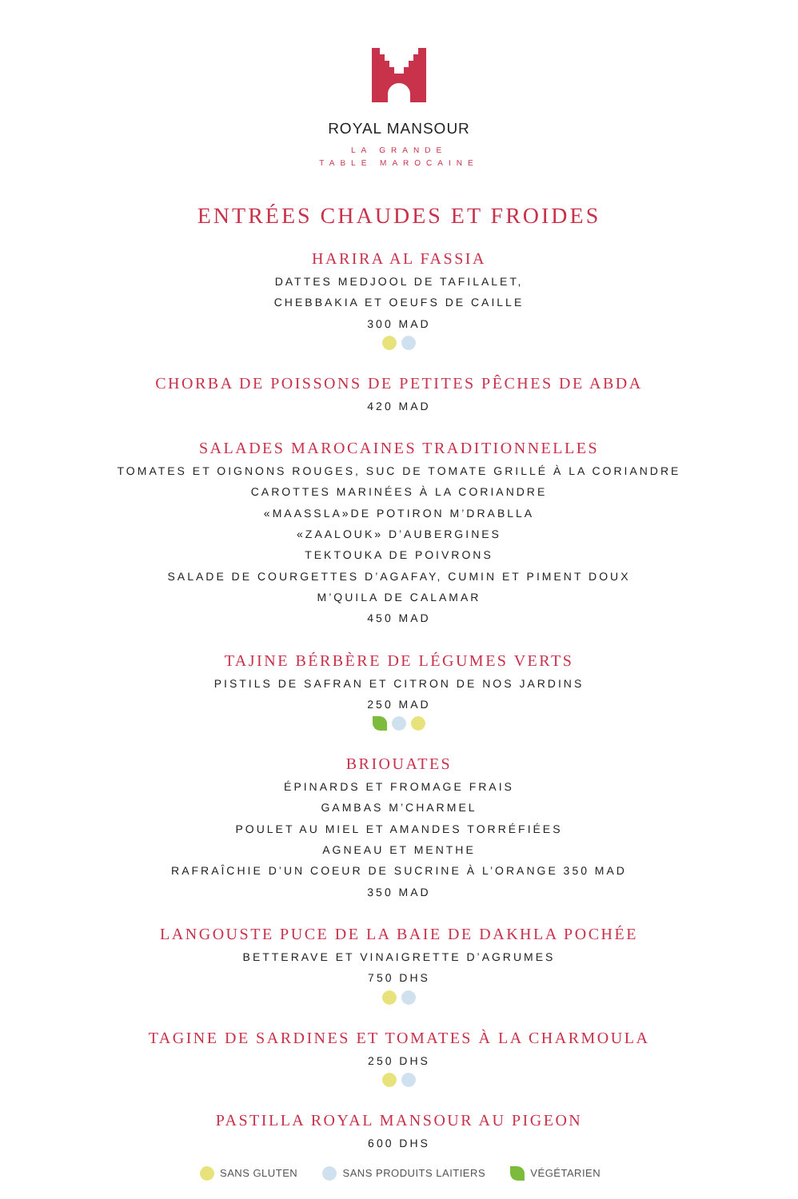ROYAL MANSOUR
LA GRANDE
TABLE MAROCAINE
ENTRÉES CHAUDES ET FROIDES
HARIRA AL FASSIA
DATTES MEDJOOL DE TAFILALET,
CHEBBAKIA ET OEUFS DE CAILLE
300 MAD
CHORBA DE POISSONS DE PETITES PÊCHES DE ABDA
420 MAD
SALADES MAROCAINES TRADITIONNELLES
TOMATES ET OIGNONS ROUGES, SUC DE TOMATE GRILLÉ À LA CORIANDRE
CAROTTES MARINÉES À LA CORIANDRE
«MAASSLA»DE POTIRON M’DRABLLA
«ZAALOUK» D’AUBERGINES
TEKTOUKA DE POIVRONS
SALADE DE COURGETTES D’AGAFAY, CUMIN ET PIMENT DOUX
M’QUILA DE CALAMAR
450 MAD
TAJINE BÉRBÈRE DE LÉGUMES VERTS
PISTILS DE SAFRAN ET CITRON DE NOS JARDINS
250 MAD
BRIOUATES
ÉPINARDS ET FROMAGE FRAIS
GAMBAS M’CHARMEL
POULET AU MIEL ET AMANDES TORRÉFIÉES
AGNEAU ET MENTHE
RAFRAÎCHIE D’UN COEUR DE SUCRINE À L’ORANGE 350 MAD
350 MAD
LANGOUSTE PUCE DE LA BAIE DE DAKHLA POCHÉE
BETTERAVE ET VINAIGRETTE D’AGRUMES
750 DHS
TAGINE DE SARDINES ET TOMATES À LA CHARMOULA
250 DHS
PASTILLA ROYAL MANSOUR AU PIGEON
600 DHS
SANS GLUTEN SANS PRODUITS LAITIERS VÉGÉTARIEN